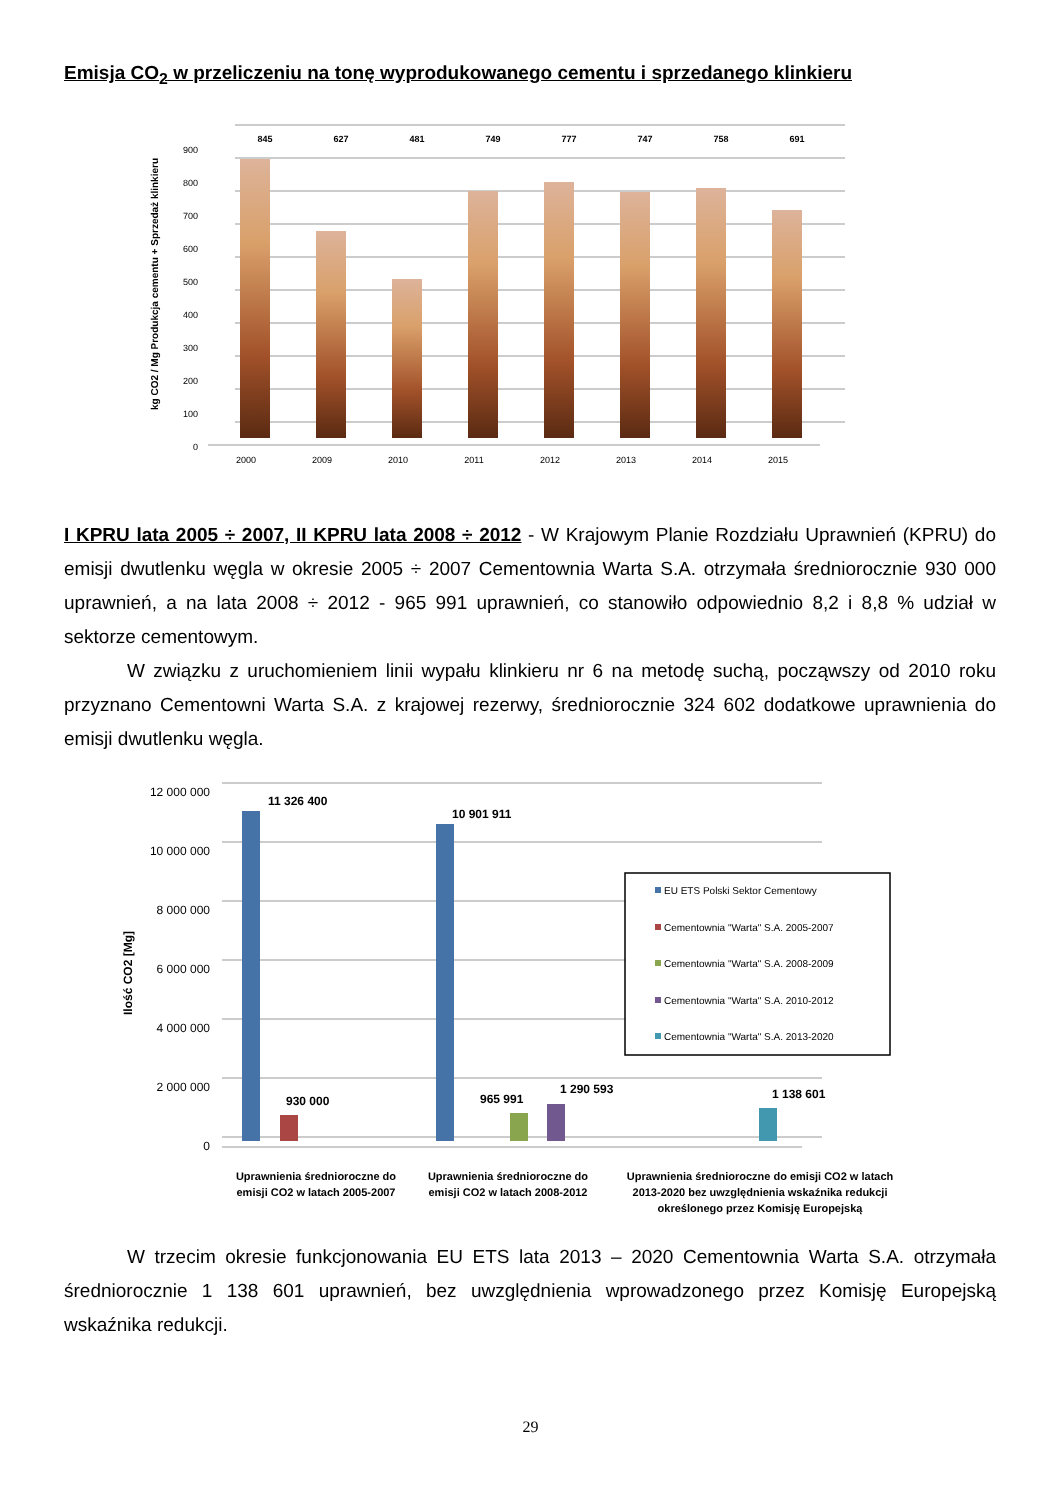Emisja CO<sub>2</sub> w przeliczeniu na tonę wyprodukowanego cementu i sprzedanego klinkieru
kg CO2 / Mg Produkcja cementu + Sprzedaż klinkieru
0
100
200
300
400
500
600
700
800
900
845
627
481
749
777
747
758
691
2000
2009
2010
2011
2012
2013
2014
2015
I KPRU lata 2005 ÷ 2007, II KPRU lata 2008 ÷ 2012 - W Krajowym Planie Rozdziału Uprawnień (KPRU) do emisji dwutlenku węgla w okresie 2005 ÷ 2007 Cementownia Warta S.A. otrzymała średniorocznie 930 000 uprawnień, a na lata 2008 ÷ 2012 - 965 991 uprawnień, co stanowiło odpowiednio 8,2 i 8,8 % udział w sektorze cementowym.
W związku z uruchomieniem linii wypału klinkieru nr 6 na metodę suchą, począwszy od 2010 roku przyznano Cementowni Warta S.A. z krajowej rezerwy, średniorocznie 324 602 dodatkowe uprawnienia do emisji dwutlenku węgla.
Ilość CO2 [Mg]
0
2 000 000
4 000 000
6 000 000
8 000 000
10 000 000
12 000 000
11 326 400
10 901 911
930 000
965 991
1 290 593
1 138 601
EU ETS Polski Sektor Cementowy
Cementownia "Warta" S.A. 2005-2007
Cementownia "Warta" S.A. 2008-2009
Cementownia "Warta" S.A. 2010-2012
Cementownia "Warta" S.A. 2013-2020
Uprawnienia średnioroczne do
emisji CO2 w latach 2005-2007
Uprawnienia średnioroczne do
emisji CO2 w latach 2008-2012
Uprawnienia średnioroczne do emisji CO2 w latach
2013-2020 bez uwzględnienia wskaźnika redukcji
określonego przez Komisję Europejską
W trzecim okresie funkcjonowania EU ETS lata 2013 – 2020 Cementownia Warta S.A. otrzymała średniorocznie 1 138 601 uprawnień, bez uwzględnienia wprowadzonego przez Komisję Europejską wskaźnika redukcji.
29